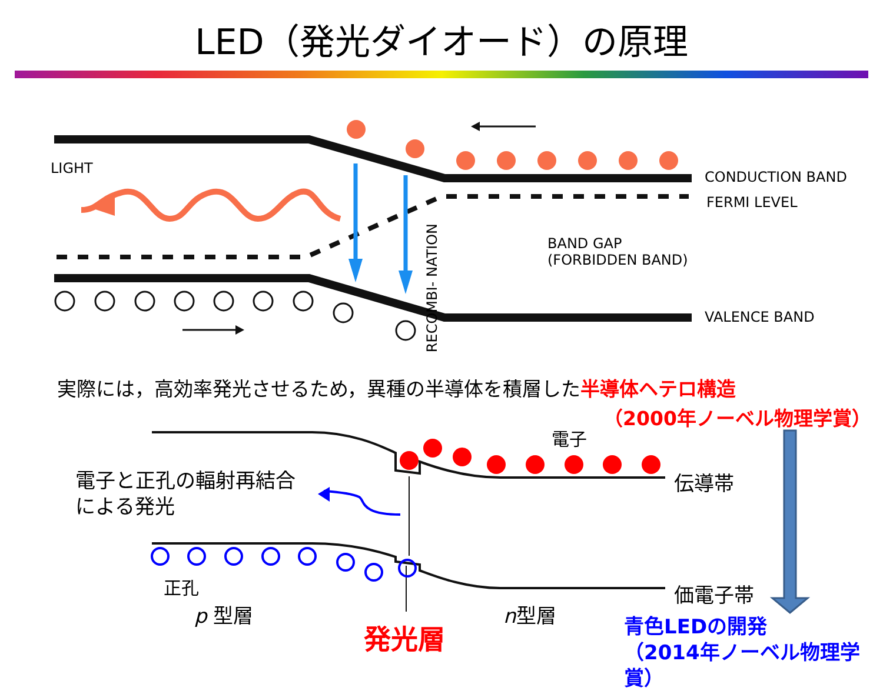LED（発光ダイオード）の原理
LIGHT
CONDUCTION BAND
FERMI LEVEL
BAND GAP
(FORBIDDEN BAND)
RECOMBI- NATION
VALENCE BAND
実際には，高効率発光させるため，異種の半導体を積層した半導体ヘテロ構造
（2000年ノーベル物理学賞）
電子
電子と正孔の輻射再結合
による発光
伝導帯
正孔 価電子帯
p 型層 n型層
発光層
青色LEDの開発
（2014年ノーベル物理学賞）